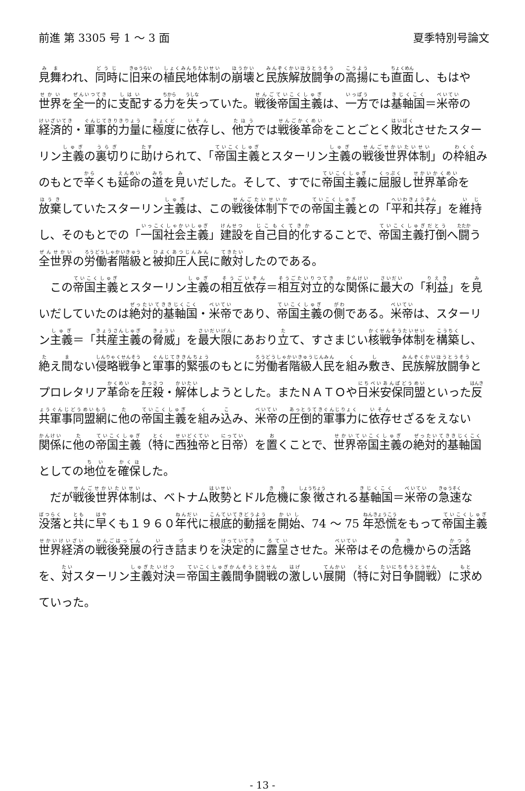前進 第 3305 号 1 ～ 3 面 夏季特別号論文
見舞われ、同時に旧来の植民地体制の崩壊と民族解放闘争の高揚にも直面し、もはや世界を全一的に支配する力を失っていた。戦後帝国主義は、一方では基軸国＝米帝の経済的・軍事的力量に極度に依存し、他方では戦後革命をことごとく敗北させたスターリン主義の裏切りに助けられて、「帝国主義とスターリン主義の戦後世界体制」の枠組みのもとで辛くも延命の道を見いだした。そして、すでに帝国主義に屈服し世界革命を放棄していたスターリン主義は、この戦後体制下での帝国主義との「平和共存」を維持し、そのもとでの「一国社会主義」建設を自己目的化することで、帝国主義打倒へ闘う全世界の労働者階級と被抑圧人民に敵対したのである。
　この帝国主義とスターリン主義の相互依存＝相互対立的な関係に最大の「利益」を見いだしていたのは絶対的基軸国・米帝であり、帝国主義の側である。米帝は、スターリン主義＝「共産主義の脅威」を最大限にあおり立て、すさまじい核戦争体制を構築し、絶え間ない侵略戦争と軍事的緊張のもとに労働者階級人民を組み敷き、民族解放闘争とプロレタリア革命を圧殺・解体しようとした。またＮＡＴＯや日米安保同盟といった反共軍事同盟網に他の帝国主義を組み込み、米帝の圧倒的軍事力に依存せざるをえない関係に他の帝国主義（特に西独帝と日帝）を置くことで、世界帝国主義の絶対的基軸国としての地位を確保した。
　だが戦後世界体制は、ベトナム敗勢とドル危機に象徴される基軸国＝米帝の急速な没落と共に早くも１９６０年代に根底的動揺を開始、74 ～ 75 年恐慌をもって帝国主義世界経済の戦後発展の行き詰まりを決定的に露呈させた。米帝はその危機からの活路を、対スターリン主義対決＝帝国主義間争闘戦の激しい展開（特に対日争闘戦）に求めていった。
- 13 -